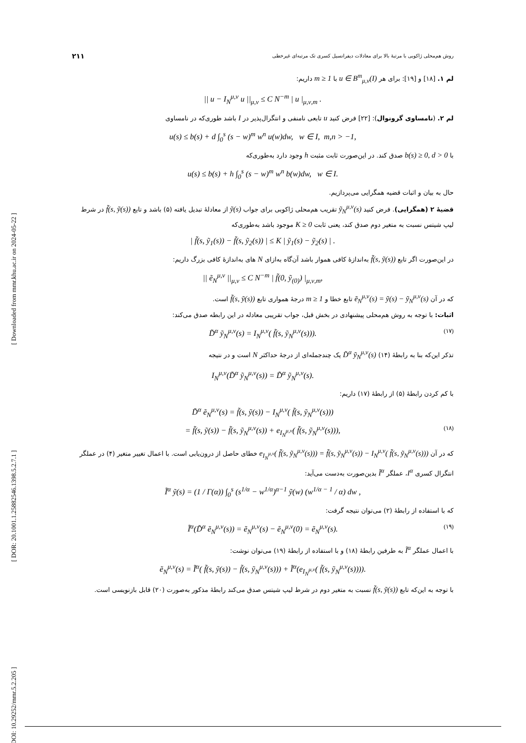[ DOI: 10.29252/mmr.5.2.205 ] [ DOR: 20.1001.1.25882546.1398.5.2.7.1 ] [ Downloaded from mmr.khu.ac.ir on 2024-05-22 ]
روش هم‌محلی ژاکوبی با مرتبۀ بالا برای معادلات دیفرانسیل کسری تک مرتبه‌ای غیرخطی ۲۱۱
لم ۱. [۱۸] و [۱۹]: برای هر u ∈ B<sup>m</sup><sub>μ,ν</sub>(I) با m ≥ 1 داریم:
|| u − I<sub>N</sub><sup>μ,ν</sup> u ||<sub>μ,ν</sub> ≤ C N<sup>−m</sup> | u |<sub>μ,ν,m</sub> .
لم ۲. (نامساوی گرونوال): [۲۲] فرض کنید u تابعی نامنفی و انتگرال‌پذیر در I باشد طوری‌که در نامساوی
u(s) ≤ b(s) + d ∫<sub>0</sub><sup>s</sup> (s − w)<sup>m</sup> w<sup>n</sup> u(w)dw, w ∈ I, m,n > −1,
با b(s) ≥ 0, d > 0 صدق کند. در این‌صورت ثابت مثبت h وجود دارد به‌طوری‌که
u(s) ≤ b(s) + h ∫<sub>0</sub><sup>s</sup> (s − w)<sup>m</sup> w<sup>n</sup> b(w)dw, w ∈ I.
حال به بیان و اثبات قضیه همگرایی می‌پردازیم.
قضیۀ ۲ (همگرایی). فرض کنید ỹ<sub>N</sub><sup>μ,ν</sup>(s) تقریب هم‌محلی ژاکوبی برای جواب ỹ(s) از معادلۀ تبدیل یافته (۵) باشد و تابع f̃(s, ỹ(s)) در شرط لیپ شیتس نسبت به متغیر دوم صدق کند، یعنی ثابت K ≥ 0 موجود باشد به‌طوری‌که
| f̃(s, ỹ<sub>1</sub>(s)) − f̃(s, ỹ<sub>2</sub>(s)) | ≤ K | ỹ<sub>1</sub>(s) − ỹ<sub>2</sub>(s) | .
در این‌صورت اگر تابع f̃(s, ỹ(s)) به‌اندازۀ کافی هموار باشد آن‌گاه به‌ازای N های به‌اندازۀ کافی بزرگ داریم:
|| ẽ<sub>N</sub><sup>μ,ν</sup> ||<sub>μ,ν</sub> ≤ C N<sup>−m</sup> | f̃(0, ỹ<sub>(0)</sub>) |<sub>μ,ν,m</sub>,
که در آن ẽ<sub>N</sub><sup>μ,ν</sup>(s) = ỹ(s) − ỹ<sub>N</sub><sup>μ,ν</sup>(s) تابع خطا و m ≥ 1 درجۀ همواری تابع f̃(s, ỹ(s)) است.
اثبات: با توجه به روش هم‌محلی پیشنهادی در بخش قبل، جواب تقریبی معادله در این رابطه صدق می‌کند:
D̃<sup>α</sup> ỹ<sub>N</sub><sup>μ,ν</sup>(s) = I<sub>N</sub><sup>μ,ν</sup>( f̃(s, ỹ<sub>N</sub><sup>μ,ν</sup>(s))). (۱۷)
تذکر این‌که بنا به رابطۀ (۱۴) D̃<sup>α</sup> ỹ<sub>N</sub><sup>μ,ν</sup>(s) یک چندجمله‌ای از درجۀ حداکثر N است و در نتیجه
I<sub>N</sub><sup>μ,ν</sup>(D̃<sup>α</sup> ỹ<sub>N</sub><sup>μ,ν</sup>(s)) = D̃<sup>α</sup> ỹ<sub>N</sub><sup>μ,ν</sup>(s).
با کم کردن رابطۀ (۵) از رابطۀ (۱۷) داریم:
D̃<sup>α</sup> ẽ<sub>N</sub><sup>μ,ν</sup>(s) = f̃(s, ỹ(s)) − I<sub>N</sub><sup>μ,ν</sup>( f̃(s, ỹ<sub>N</sub><sup>μ,ν</sup>(s)))
= f̃(s, ỹ(s)) − f̃(s, ỹ<sub>N</sub><sup>μ,ν</sup>(s)) + e<sub>I<sub>N</sub><sup>μ,ν</sup></sub>( f̃(s, ỹ<sub>N</sub><sup>μ,ν</sup>(s))), (۱۸)
که در آن e<sub>I<sub>N</sub><sup>μ,ν</sup></sub>( f̃(s, ỹ<sub>N</sub><sup>μ,ν</sup>(s))) = f̃(s, ỹ<sub>N</sub><sup>μ,ν</sup>(s)) − I<sub>N</sub><sup>μ,ν</sup>( f̃(s, ỹ<sub>N</sub><sup>μ,ν</sup>(s))) خطای حاصل از درون‌یابی است. با اعمال تغییر متغیر (۴) در عملگر انتگرال کسری I<sup>α</sup>، عملگر Ĩ<sup>α</sup> بدین‌صورت به‌دست می‌آید:
Ĩ<sup>α</sup> ỹ(s) = (1 / Γ(α)) ∫<sub>0</sub><sup>s</sup> (s<sup>1/α</sup> − w<sup>1/α</sup>)<sup>α−1</sup> ỹ(w) (w<sup>1/α − 1</sup> / α) dw ,
که با استفاده از رابطۀ (۲) می‌توان نتیجه گرفت:
Ĩ<sup>α</sup>(D̃<sup>α</sup> ẽ<sub>N</sub><sup>μ,ν</sup>(s)) = ẽ<sub>N</sub><sup>μ,ν</sup>(s) − ẽ<sub>N</sub><sup>μ,ν</sup>(0) = ẽ<sub>N</sub><sup>μ,ν</sup>(s). (۱۹)
با اعمال عملگر Ĩ<sup>α</sup> به طرفین رابطۀ (۱۸) و با استفاده از رابطۀ (۱۹) می‌توان نوشت:
ẽ<sub>N</sub><sup>μ,ν</sup>(s) = Ĩ<sup>α</sup>( f̃(s, ỹ(s)) − f̃(s, ỹ<sub>N</sub><sup>μ,ν</sup>(s))) + Ĩ<sup>α</sup>(e<sub>I<sub>N</sub><sup>μ,ν</sup></sub>( f̃(s, ỹ<sub>N</sub><sup>μ,ν</sup>(s)))).
با توجه به این‌که تابع f̃(s, ỹ(s)) نسبت به متغیر دوم در شرط لیپ شیتس صدق می‌کند رابطۀ مذکور به‌صورت (۲۰) قابل بازنویسی است.